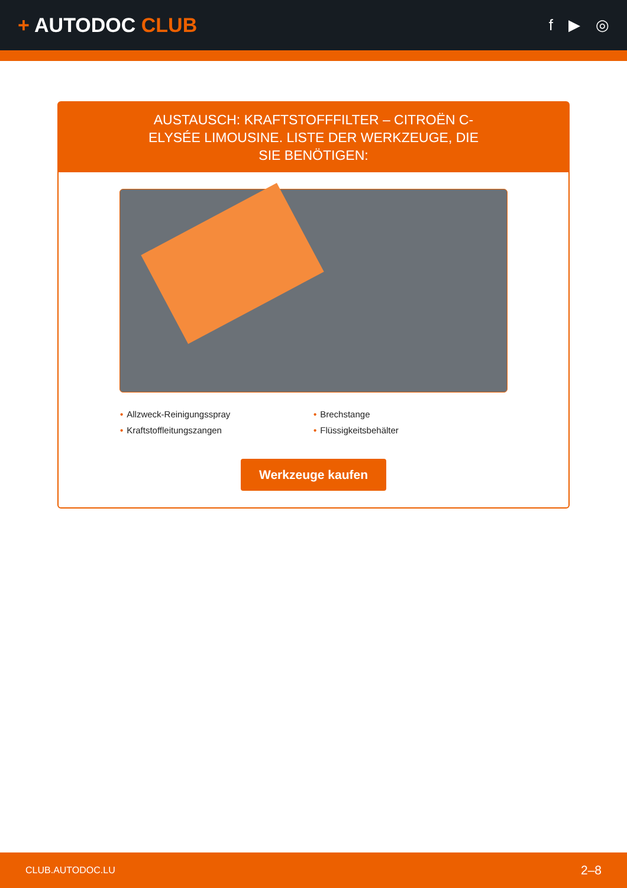+ AUTODOC CLUB
f ▶ ◎
AUSTAUSCH: KRAFTSTOFFFILTER – CITROËN C-ELYSÉE LIMOUSINE. LISTE DER WERKZEUGE, DIE SIE BENÖTIGEN:
• Allzweck-Reinigungsspray
• Brechstange
• Kraftstoffleitungszangen
• Flüssigkeitsbehälter
Werkzeuge kaufen
CLUB.AUTODOC.LU 2–8